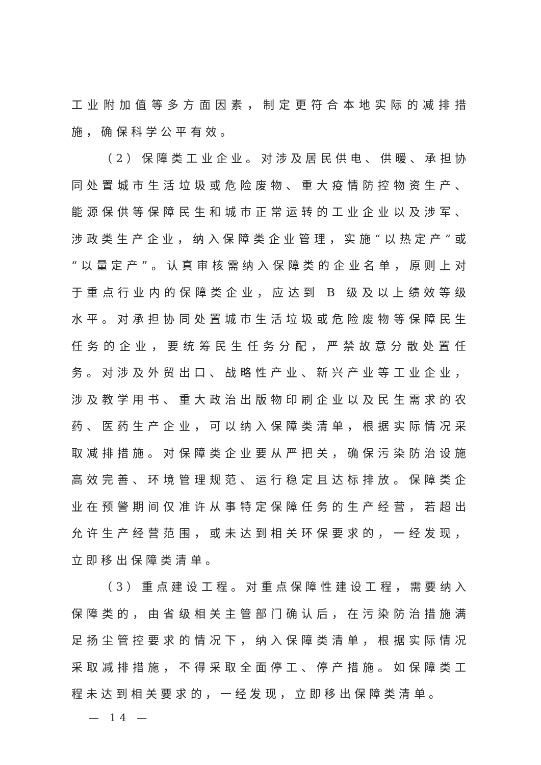工业附加值等多方面因素，制定更符合本地实际的减排措施，确保科学公平有效。
（2）保障类工业企业。对涉及居民供电、供暖、承担协同处置城市生活垃圾或危险废物、重大疫情防控物资生产、能源保供等保障民生和城市正常运转的工业企业以及涉军、涉政类生产企业，纳入保障类企业管理，实施“以热定产”或“以量定产”。认真审核需纳入保障类的企业名单，原则上对于重点行业内的保障类企业，应达到 B 级及以上绩效等级水平。对承担协同处置城市生活垃圾或危险废物等保障民生任务的企业，要统筹民生任务分配，严禁故意分散处置任务。对涉及外贸出口、战略性产业、新兴产业等工业企业，涉及教学用书、重大政治出版物印刷企业以及民生需求的农药、医药生产企业，可以纳入保障类清单，根据实际情况采取减排措施。对保障类企业要从严把关，确保污染防治设施高效完善、环境管理规范、运行稳定且达标排放。保障类企业在预警期间仅准许从事特定保障任务的生产经营，若超出允许生产经营范围，或未达到相关环保要求的，一经发现，立即移出保障类清单。
（3）重点建设工程。对重点保障性建设工程，需要纳入保障类的，由省级相关主管部门确认后，在污染防治措施满足扬尘管控要求的情况下，纳入保障类清单，根据实际情况采取减排措施，不得采取全面停工、停产措施。如保障类工程未达到相关要求的，一经发现，立即移出保障类清单。
— 14 —